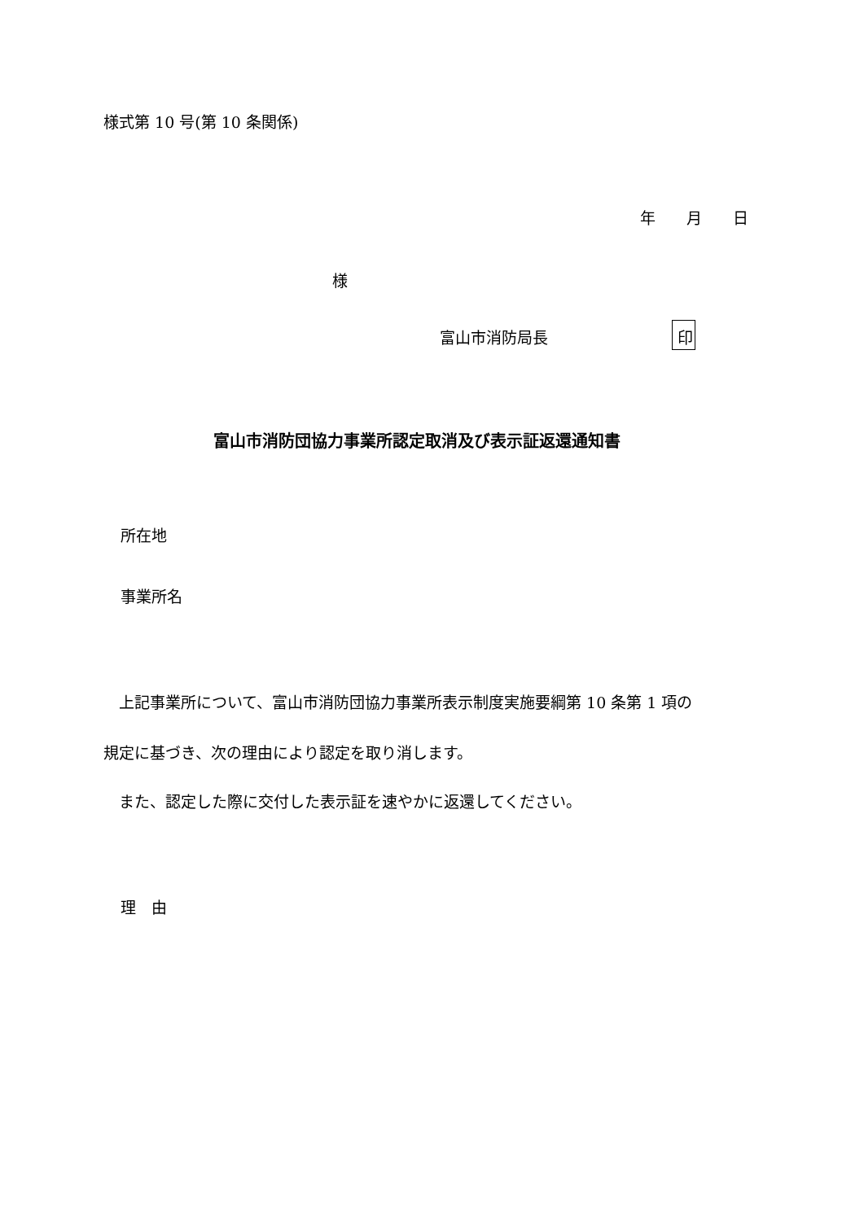様式第 10 号(第 10 条関係)
年　　月　　日
様
富山市消防局長　　　　　　　　印
富山市消防団協力事業所認定取消及び表示証返還通知書
所在地
事業所名
　上記事業所について、富山市消防団協力事業所表示制度実施要綱第 10 条第 1 項の
規定に基づき、次の理由により認定を取り消します。
　また、認定した際に交付した表示証を速やかに返還してください。
理　由